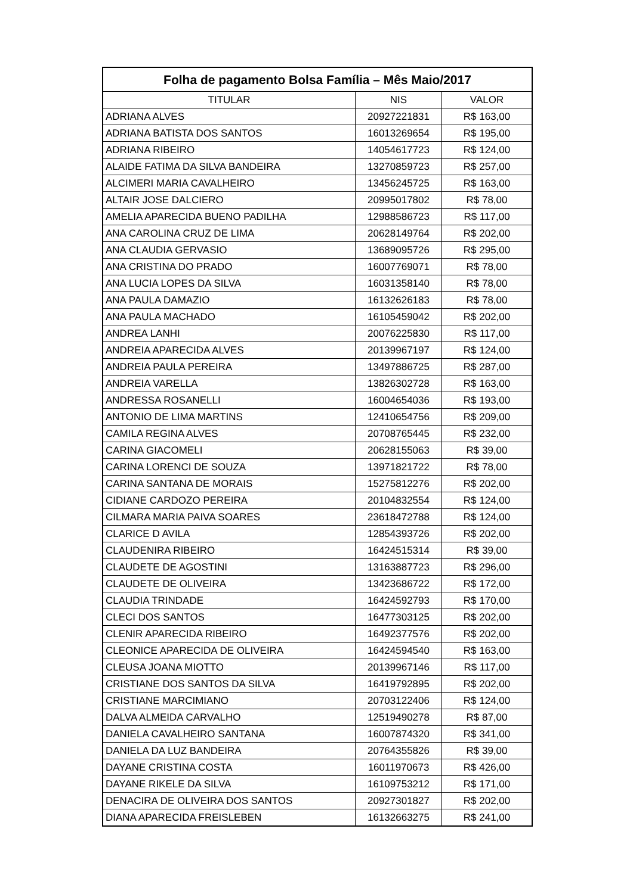| Folha de pagamento Bolsa Família – Mês Maio/2017 | | |
| --- | --- | --- |
| TITULAR | NIS | VALOR |
| ADRIANA ALVES | 20927221831 | R$ 163,00 |
| ADRIANA BATISTA DOS SANTOS | 16013269654 | R$ 195,00 |
| ADRIANA RIBEIRO | 14054617723 | R$ 124,00 |
| ALAIDE FATIMA DA SILVA BANDEIRA | 13270859723 | R$ 257,00 |
| ALCIMERI MARIA CAVALHEIRO | 13456245725 | R$ 163,00 |
| ALTAIR JOSE DALCIERO | 20995017802 | R$ 78,00 |
| AMELIA APARECIDA BUENO PADILHA | 12988586723 | R$ 117,00 |
| ANA CAROLINA CRUZ DE LIMA | 20628149764 | R$ 202,00 |
| ANA CLAUDIA GERVASIO | 13689095726 | R$ 295,00 |
| ANA CRISTINA DO PRADO | 16007769071 | R$ 78,00 |
| ANA LUCIA LOPES DA SILVA | 16031358140 | R$ 78,00 |
| ANA PAULA DAMAZIO | 16132626183 | R$ 78,00 |
| ANA PAULA MACHADO | 16105459042 | R$ 202,00 |
| ANDREA LANHI | 20076225830 | R$ 117,00 |
| ANDREIA APARECIDA ALVES | 20139967197 | R$ 124,00 |
| ANDREIA PAULA PEREIRA | 13497886725 | R$ 287,00 |
| ANDREIA VARELLA | 13826302728 | R$ 163,00 |
| ANDRESSA ROSANELLI | 16004654036 | R$ 193,00 |
| ANTONIO DE LIMA MARTINS | 12410654756 | R$ 209,00 |
| CAMILA REGINA ALVES | 20708765445 | R$ 232,00 |
| CARINA GIACOMELI | 20628155063 | R$ 39,00 |
| CARINA LORENCI DE SOUZA | 13971821722 | R$ 78,00 |
| CARINA SANTANA DE MORAIS | 15275812276 | R$ 202,00 |
| CIDIANE CARDOZO PEREIRA | 20104832554 | R$ 124,00 |
| CILMARA MARIA PAIVA SOARES | 23618472788 | R$ 124,00 |
| CLARICE D AVILA | 12854393726 | R$ 202,00 |
| CLAUDENIRA RIBEIRO | 16424515314 | R$ 39,00 |
| CLAUDETE DE AGOSTINI | 13163887723 | R$ 296,00 |
| CLAUDETE DE OLIVEIRA | 13423686722 | R$ 172,00 |
| CLAUDIA TRINDADE | 16424592793 | R$ 170,00 |
| CLECI DOS SANTOS | 16477303125 | R$ 202,00 |
| CLENIR APARECIDA RIBEIRO | 16492377576 | R$ 202,00 |
| CLEONICE APARECIDA DE OLIVEIRA | 16424594540 | R$ 163,00 |
| CLEUSA JOANA MIOTTO | 20139967146 | R$ 117,00 |
| CRISTIANE DOS SANTOS DA SILVA | 16419792895 | R$ 202,00 |
| CRISTIANE MARCIMIANO | 20703122406 | R$ 124,00 |
| DALVA ALMEIDA CARVALHO | 12519490278 | R$ 87,00 |
| DANIELA CAVALHEIRO SANTANA | 16007874320 | R$ 341,00 |
| DANIELA DA LUZ BANDEIRA | 20764355826 | R$ 39,00 |
| DAYANE CRISTINA COSTA | 16011970673 | R$ 426,00 |
| DAYANE RIKELE DA SILVA | 16109753212 | R$ 171,00 |
| DENACIRA DE OLIVEIRA DOS SANTOS | 20927301827 | R$ 202,00 |
| DIANA APARECIDA FREISLEBEN | 16132663275 | R$ 241,00 |